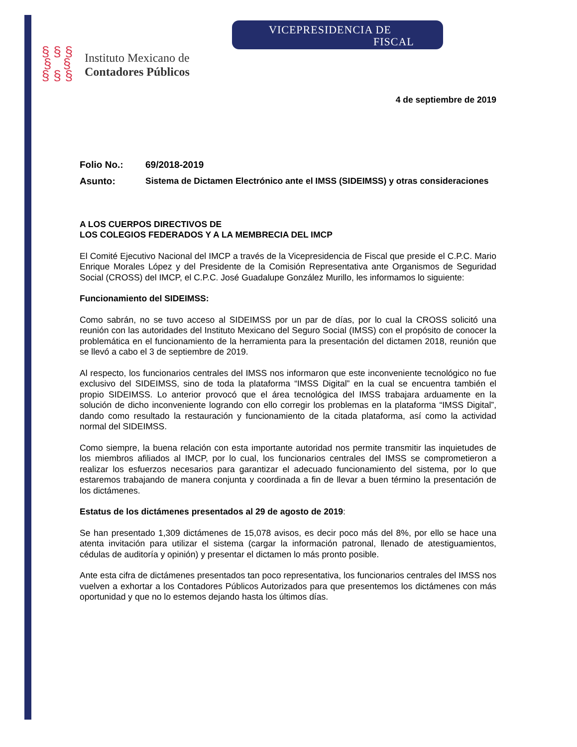VICEPRESIDENCIA DE
FISCAL
§ § §
§ §
§ § §
Instituto Mexicano de
Contadores Públicos
4 de septiembre de 2019
Folio No.: 69/2018-2019
Asunto: Sistema de Dictamen Electrónico ante el IMSS (SIDEIMSS) y otras consideraciones
A LOS CUERPOS DIRECTIVOS DE
LOS COLEGIOS FEDERADOS Y A LA MEMBRECIA DEL IMCP
El Comité Ejecutivo Nacional del IMCP a través de la Vicepresidencia de Fiscal que preside el C.P.C. Mario Enrique Morales López y del Presidente de la Comisión Representativa ante Organismos de Seguridad Social (CROSS) del IMCP, el C.P.C. José Guadalupe González Murillo, les informamos lo siguiente:
Funcionamiento del SIDEIMSS:
Como sabrán, no se tuvo acceso al SIDEIMSS por un par de días, por lo cual la CROSS solicitó una reunión con las autoridades del Instituto Mexicano del Seguro Social (IMSS) con el propósito de conocer la problemática en el funcionamiento de la herramienta para la presentación del dictamen 2018, reunión que se llevó a cabo el 3 de septiembre de 2019.
Al respecto, los funcionarios centrales del IMSS nos informaron que este inconveniente tecnológico no fue exclusivo del SIDEIMSS, sino de toda la plataforma “IMSS Digital” en la cual se encuentra también el propio SIDEIMSS. Lo anterior provocó que el área tecnológica del IMSS trabajara arduamente en la solución de dicho inconveniente logrando con ello corregir los problemas en la plataforma “IMSS Digital”, dando como resultado la restauración y funcionamiento de la citada plataforma, así como la actividad normal del SIDEIMSS.
Como siempre, la buena relación con esta importante autoridad nos permite transmitir las inquietudes de los miembros afiliados al IMCP, por lo cual, los funcionarios centrales del IMSS se comprometieron a realizar los esfuerzos necesarios para garantizar el adecuado funcionamiento del sistema, por lo que estaremos trabajando de manera conjunta y coordinada a fin de llevar a buen término la presentación de los dictámenes.
Estatus de los dictámenes presentados al 29 de agosto de 2019:
Se han presentado 1,309 dictámenes de 15,078 avisos, es decir poco más del 8%, por ello se hace una atenta invitación para utilizar el sistema (cargar la información patronal, llenado de atestiguamientos, cédulas de auditoría y opinión) y presentar el dictamen lo más pronto posible.
Ante esta cifra de dictámenes presentados tan poco representativa, los funcionarios centrales del IMSS nos vuelven a exhortar a los Contadores Públicos Autorizados para que presentemos los dictámenes con más oportunidad y que no lo estemos dejando hasta los últimos días.